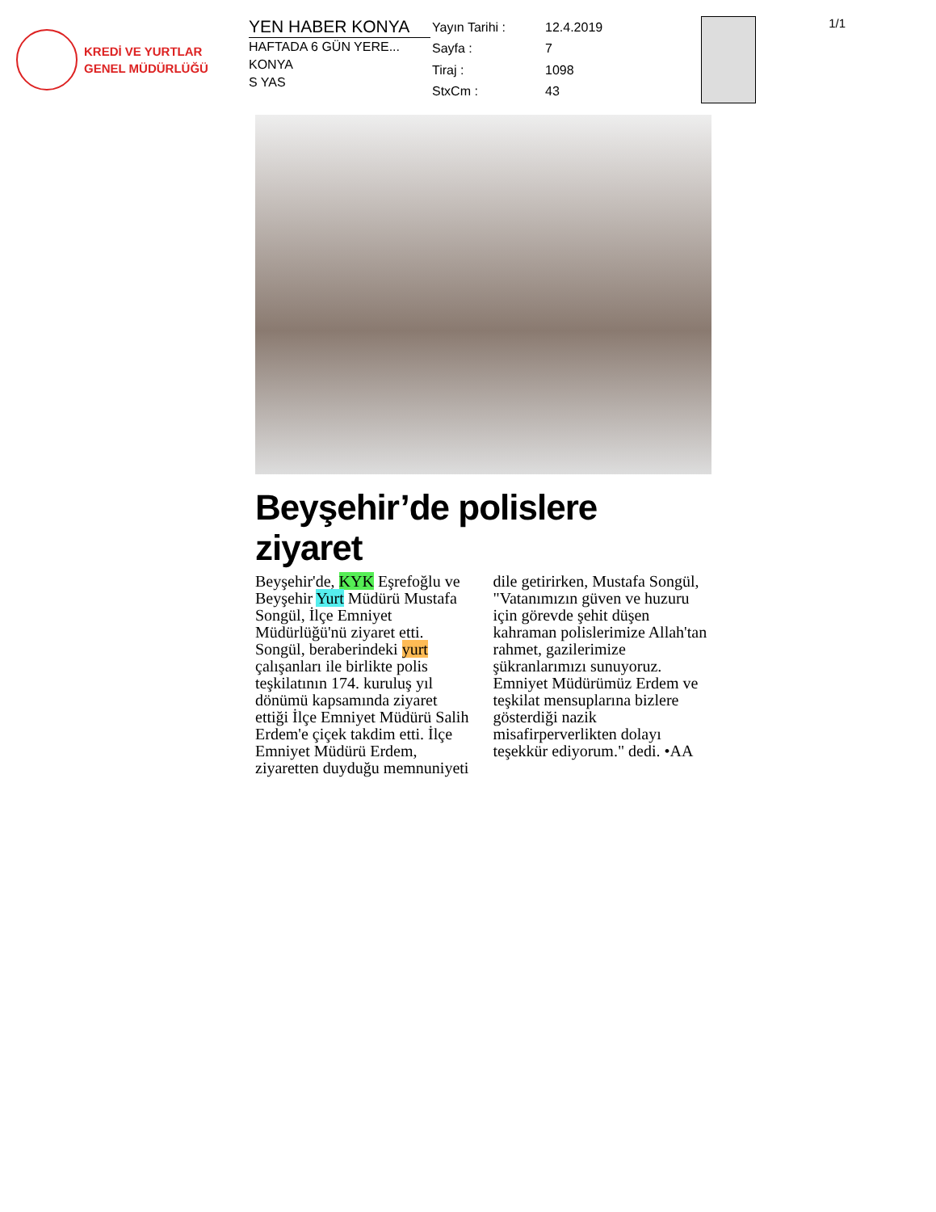KREDİ VE YURTLAR
GENEL MÜDÜRLÜĞÜ
YEN HABER KONYA
HAFTADA 6 GÜN YERE...
KONYA
S YAS
| Yayın Tarihi : | 12.4.2019 |
| Sayfa : | 7 |
| Tiraj : | 1098 |
| StxCm : | 43 |
1/1
Beyşehir’de polislere ziyaret
Beyşehir'de, KYK Eşrefoğlu ve Beyşehir Yurt Müdürü Mustafa Songül, İlçe Emniyet Müdürlüğü'nü ziyaret etti. Songül, beraberindeki yurt çalışanları ile birlikte polis teşkilatının 174. kuruluş yıl dönümü kapsamında ziyaret ettiği İlçe Emniyet Müdürü Salih Erdem'e çiçek takdim etti. İlçe Emniyet Müdürü Erdem, ziyaretten duyduğu memnuniyeti dile getirirken, Mustafa Songül, "Vatanımızın güven ve huzuru için görevde şehit düşen kahraman polislerimize Allah'tan rahmet, gazilerimize şükranlarımızı sunuyoruz. Emniyet Müdürümüz Erdem ve teşkilat mensuplarına bizlere gösterdiği nazik misafirperverlikten dolayı teşekkür ediyorum." dedi. •AA